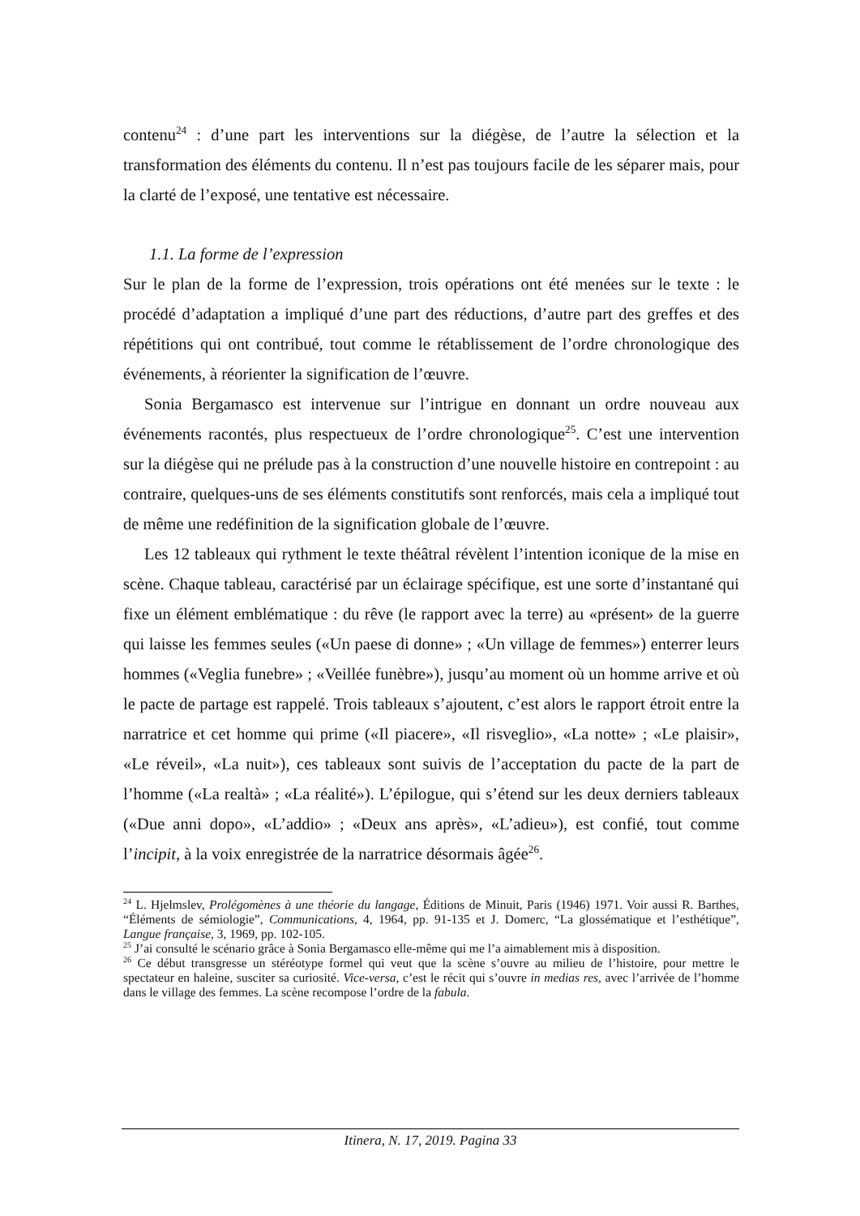contenu<sup>24</sup> : d’une part les interventions sur la diégèse, de l’autre la sélection et la transformation des éléments du contenu. Il n’est pas toujours facile de les séparer mais, pour la clarté de l’exposé, une tentative est nécessaire.
1.1. La forme de l’expression
Sur le plan de la forme de l’expression, trois opérations ont été menées sur le texte : le procédé d’adaptation a impliqué d’une part des réductions, d’autre part des greffes et des répétitions qui ont contribué, tout comme le rétablissement de l’ordre chronologique des événements, à réorienter la signification de l’œuvre.
Sonia Bergamasco est intervenue sur l’intrigue en donnant un ordre nouveau aux événements racontés, plus respectueux de l’ordre chronologique<sup>25</sup>. C’est une intervention sur la diégèse qui ne prélude pas à la construction d’une nouvelle histoire en contrepoint : au contraire, quelques-uns de ses éléments constitutifs sont renforcés, mais cela a impliqué tout de même une redéfinition de la signification globale de l’œuvre.
Les 12 tableaux qui rythment le texte théâtral révèlent l’intention iconique de la mise en scène. Chaque tableau, caractérisé par un éclairage spécifique, est une sorte d’instantané qui fixe un élément emblématique : du rêve (le rapport avec la terre) au «présent» de la guerre qui laisse les femmes seules («Un paese di donne» ; «Un village de femmes») enterrer leurs hommes («Veglia funebre» ; «Veillée funèbre»), jusqu’au moment où un homme arrive et où le pacte de partage est rappelé. Trois tableaux s’ajoutent, c’est alors le rapport étroit entre la narratrice et cet homme qui prime («Il piacere», «Il risveglio», «La notte» ; «Le plaisir», «Le réveil», «La nuit»), ces tableaux sont suivis de l’acceptation du pacte de la part de l’homme («La realtà» ; «La réalité»). L’épilogue, qui s’étend sur les deux derniers tableaux («Due anni dopo», «L’addio» ; «Deux ans après», «L’adieu»), est confié, tout comme l’incipit, à la voix enregistrée de la narratrice désormais âgée<sup>26</sup>.
<sup>24</sup> L. Hjelmslev, Prolégomènes à une théorie du langage, Éditions de Minuit, Paris (1946) 1971. Voir aussi R. Barthes, “Éléments de sémiologie”, Communications, 4, 1964, pp. 91-135 et J. Domerc, “La glossématique et l’esthétique”, Langue française, 3, 1969, pp. 102-105.
<sup>25</sup> J’ai consulté le scénario grâce à Sonia Bergamasco elle-même qui me l’a aimablement mis à disposition.
<sup>26</sup> Ce début transgresse un stéréotype formel qui veut que la scène s’ouvre au milieu de l’histoire, pour mettre le spectateur en haleine, susciter sa curiosité. Vice-versa, c’est le récit qui s’ouvre in medias res, avec l’arrivée de l’homme dans le village des femmes. La scène recompose l’ordre de la fabula.
Itinera, N. 17, 2019. Pagina 33